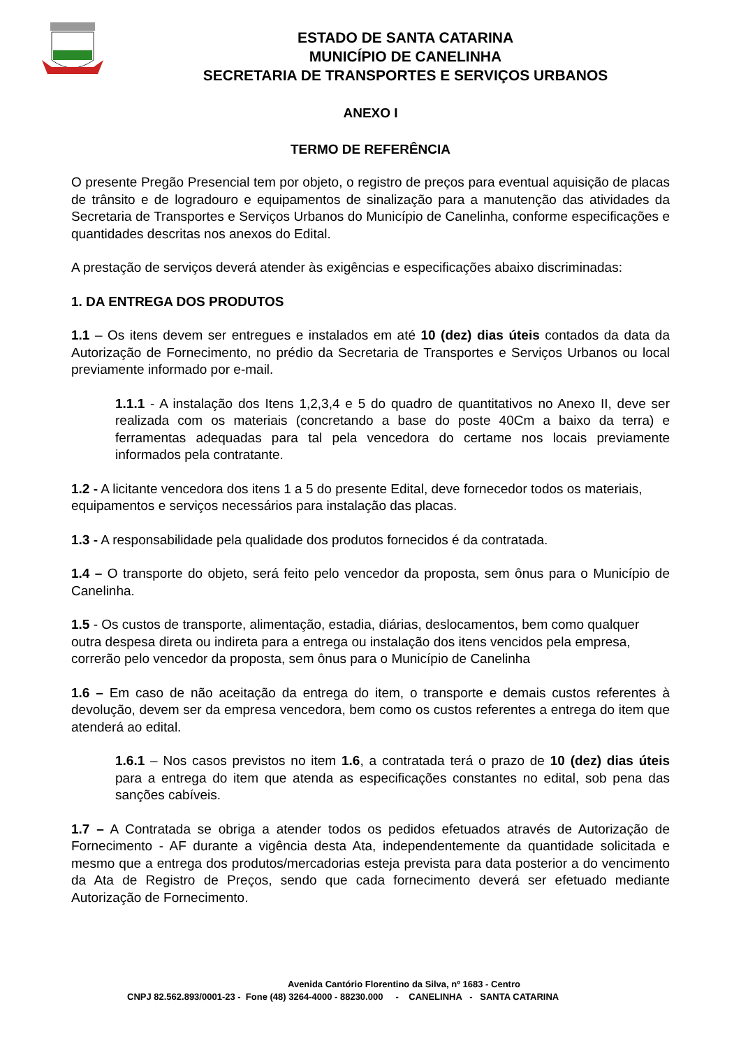ESTADO DE SANTA CATARINA
MUNICÍPIO DE CANELINHA
SECRETARIA DE TRANSPORTES E SERVIÇOS URBANOS
ANEXO I
TERMO DE REFERÊNCIA
O presente Pregão Presencial tem por objeto, o registro de preços para eventual aquisição de placas de trânsito e de logradouro e equipamentos de sinalização para a manutenção das atividades da Secretaria de Transportes e Serviços Urbanos do Município de Canelinha, conforme especificações e quantidades descritas nos anexos do Edital.
A prestação de serviços deverá atender às exigências e especificações abaixo discriminadas:
1. DA ENTREGA DOS PRODUTOS
1.1 – Os itens devem ser entregues e instalados em até 10 (dez) dias úteis contados da data da Autorização de Fornecimento, no prédio da Secretaria de Transportes e Serviços Urbanos ou local previamente informado por e-mail.
1.1.1 - A instalação dos Itens 1,2,3,4 e 5 do quadro de quantitativos no Anexo II, deve ser realizada com os materiais (concretando a base do poste 40Cm a baixo da terra) e ferramentas adequadas para tal pela vencedora do certame nos locais previamente informados pela contratante.
1.2 - A licitante vencedora dos itens 1 a 5 do presente Edital, deve fornecedor todos os materiais, equipamentos e serviços necessários para instalação das placas.
1.3 - A responsabilidade pela qualidade dos produtos fornecidos é da contratada.
1.4 – O transporte do objeto, será feito pelo vencedor da proposta, sem ônus para o Município de Canelinha.
1.5 - Os custos de transporte, alimentação, estadia, diárias, deslocamentos, bem como qualquer outra despesa direta ou indireta para a entrega ou instalação dos itens vencidos pela empresa, correrão pelo vencedor da proposta, sem ônus para o Município de Canelinha
1.6 – Em caso de não aceitação da entrega do item, o transporte e demais custos referentes à devolução, devem ser da empresa vencedora, bem como os custos referentes a entrega do item que atenderá ao edital.
1.6.1 – Nos casos previstos no item 1.6, a contratada terá o prazo de 10 (dez) dias úteis para a entrega do item que atenda as especificações constantes no edital, sob pena das sanções cabíveis.
1.7 – A Contratada se obriga a atender todos os pedidos efetuados através de Autorização de Fornecimento - AF durante a vigência desta Ata, independentemente da quantidade solicitada e mesmo que a entrega dos produtos/mercadorias esteja prevista para data posterior a do vencimento da Ata de Registro de Preços, sendo que cada fornecimento deverá ser efetuado mediante Autorização de Fornecimento.
Avenida Cantório Florentino da Silva, nº 1683 - Centro
CNPJ 82.562.893/0001-23 - Fone (48) 3264-4000 - 88230.000 - CANELINHA - SANTA CATARINA